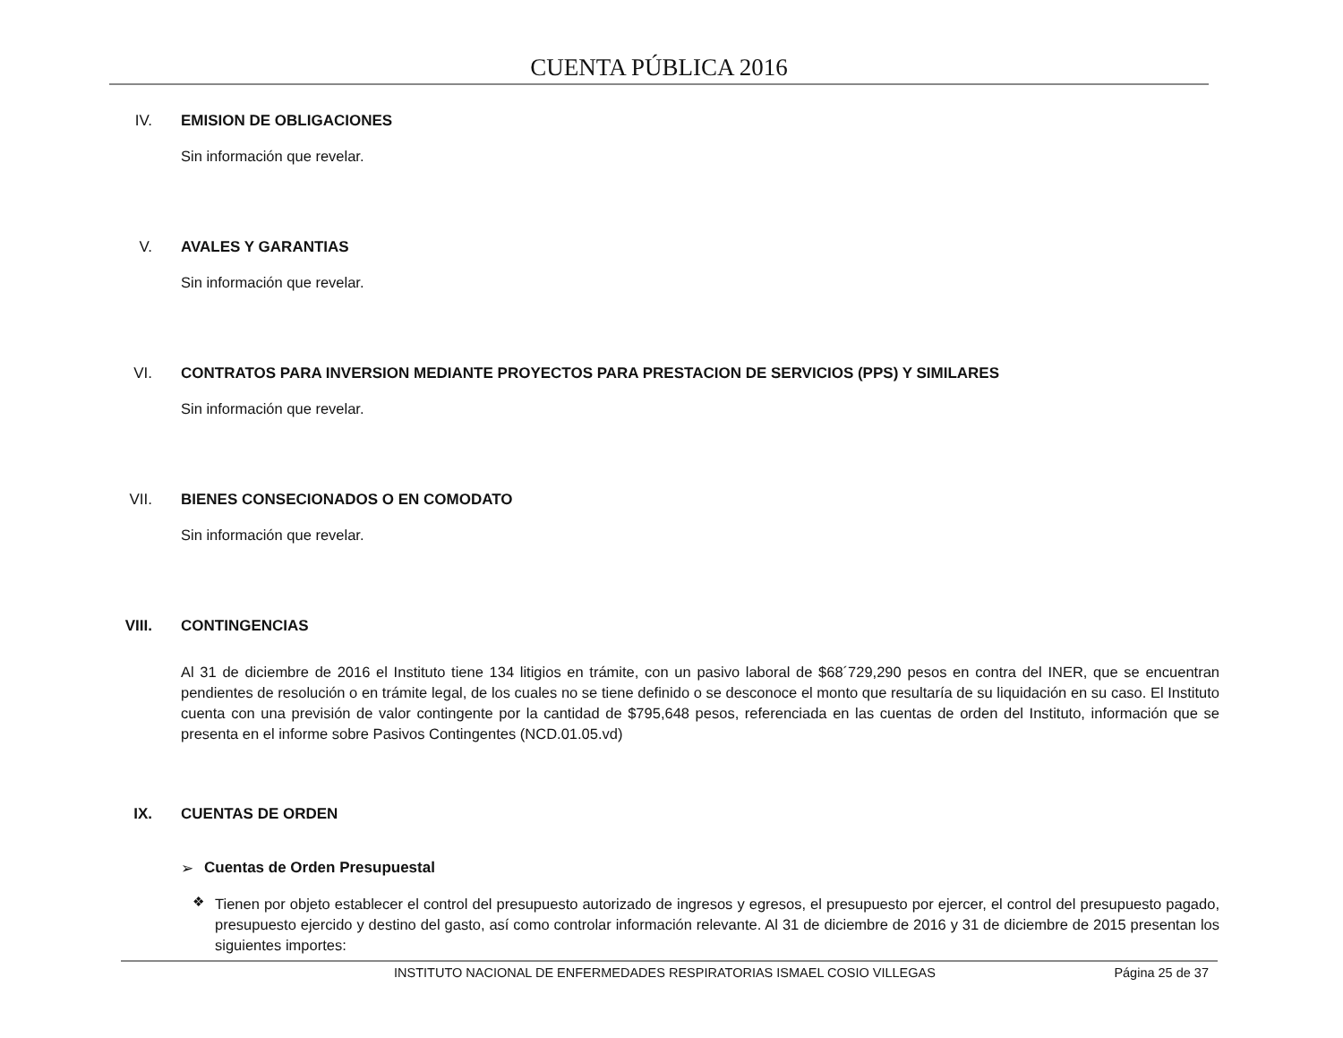CUENTA PÚBLICA 2016
IV. EMISION DE OBLIGACIONES
Sin información que revelar.
V. AVALES Y GARANTIAS
Sin información que revelar.
VI. CONTRATOS PARA INVERSION MEDIANTE PROYECTOS PARA PRESTACION DE SERVICIOS (PPS) Y SIMILARES
Sin información que revelar.
VII. BIENES CONSECIONADOS O EN COMODATO
Sin información que revelar.
VIII. CONTINGENCIAS
Al 31 de diciembre de 2016 el Instituto tiene 134 litigios en trámite, con un pasivo laboral de $68´729,290 pesos en contra del INER, que se encuentran pendientes de resolución o en trámite legal, de los cuales no se tiene definido o se desconoce el monto que resultaría de su liquidación en su caso. El Instituto cuenta con una previsión de valor contingente por la cantidad de $795,648 pesos, referenciada en las cuentas de orden del Instituto, información que se presenta en el informe sobre Pasivos Contingentes (NCD.01.05.vd)
IX. CUENTAS DE ORDEN
➢ Cuentas de Orden Presupuestal
❖
Tienen por objeto establecer el control del presupuesto autorizado de ingresos y egresos, el presupuesto por ejercer, el control del presupuesto pagado, presupuesto ejercido y destino del gasto, así como controlar información relevante. Al 31 de diciembre de 2016 y 31 de diciembre de 2015 presentan los siguientes importes:
INSTITUTO NACIONAL DE ENFERMEDADES RESPIRATORIAS ISMAEL COSIO VILLEGAS Página 25 de 37